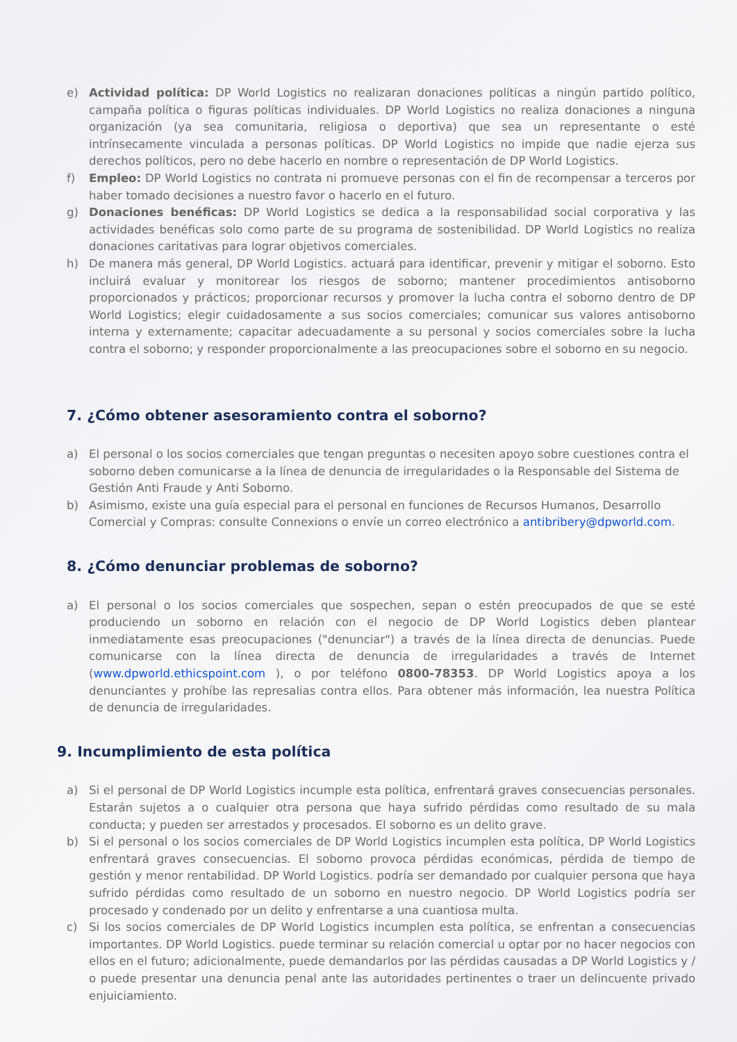e) Actividad política: DP World Logistics no realizaran donaciones políticas a ningún partido político, campaña política o figuras políticas individuales. DP World Logistics no realiza donaciones a ninguna organización (ya sea comunitaria, religiosa o deportiva) que sea un representante o esté intrínsecamente vinculada a personas políticas. DP World Logistics no impide que nadie ejerza sus derechos políticos, pero no debe hacerlo en nombre o representación de DP World Logistics.
f) Empleo: DP World Logistics no contrata ni promueve personas con el fin de recompensar a terceros por haber tomado decisiones a nuestro favor o hacerlo en el futuro.
g) Donaciones benéficas: DP World Logistics se dedica a la responsabilidad social corporativa y las actividades benéficas solo como parte de su programa de sostenibilidad. DP World Logistics no realiza donaciones caritativas para lograr objetivos comerciales.
h) De manera más general, DP World Logistics. actuará para identificar, prevenir y mitigar el soborno. Esto incluirá evaluar y monitorear los riesgos de soborno; mantener procedimientos antisoborno proporcionados y prácticos; proporcionar recursos y promover la lucha contra el soborno dentro de DP World Logistics; elegir cuidadosamente a sus socios comerciales; comunicar sus valores antisoborno interna y externamente; capacitar adecuadamente a su personal y socios comerciales sobre la lucha contra el soborno; y responder proporcionalmente a las preocupaciones sobre el soborno en su negocio.
7. ¿Cómo obtener asesoramiento contra el soborno?
a) El personal o los socios comerciales que tengan preguntas o necesiten apoyo sobre cuestiones contra el soborno deben comunicarse a la línea de denuncia de irregularidades o la Responsable del Sistema de Gestión Anti Fraude y Anti Soborno.
b) Asimismo, existe una guía especial para el personal en funciones de Recursos Humanos, Desarrollo Comercial y Compras: consulte Connexions o envíe un correo electrónico a antibribery@dpworld.com.
8. ¿Cómo denunciar problemas de soborno?
a) El personal o los socios comerciales que sospechen, sepan o estén preocupados de que se esté produciendo un soborno en relación con el negocio de DP World Logistics deben plantear inmediatamente esas preocupaciones ("denunciar") a través de la línea directa de denuncias. Puede comunicarse con la línea directa de denuncia de irregularidades a través de Internet (www.dpworld.ethicspoint.com ), o por teléfono 0800-78353. DP World Logistics apoya a los denunciantes y prohíbe las represalias contra ellos. Para obtener más información, lea nuestra Política de denuncia de irregularidades.
9. Incumplimiento de esta política
a) Si el personal de DP World Logistics incumple esta política, enfrentará graves consecuencias personales. Estarán sujetos a o cualquier otra persona que haya sufrido pérdidas como resultado de su mala conducta; y pueden ser arrestados y procesados. El soborno es un delito grave.
b) Si el personal o los socios comerciales de DP World Logistics incumplen esta política, DP World Logistics enfrentará graves consecuencias. El soborno provoca pérdidas económicas, pérdida de tiempo de gestión y menor rentabilidad. DP World Logistics. podría ser demandado por cualquier persona que haya sufrido pérdidas como resultado de un soborno en nuestro negocio. DP World Logistics podría ser procesado y condenado por un delito y enfrentarse a una cuantiosa multa.
c) Si los socios comerciales de DP World Logistics incumplen esta política, se enfrentan a consecuencias importantes. DP World Logistics. puede terminar su relación comercial u optar por no hacer negocios con ellos en el futuro; adicionalmente, puede demandarlos por las pérdidas causadas a DP World Logistics y / o puede presentar una denuncia penal ante las autoridades pertinentes o traer un delincuente privado enjuiciamiento.